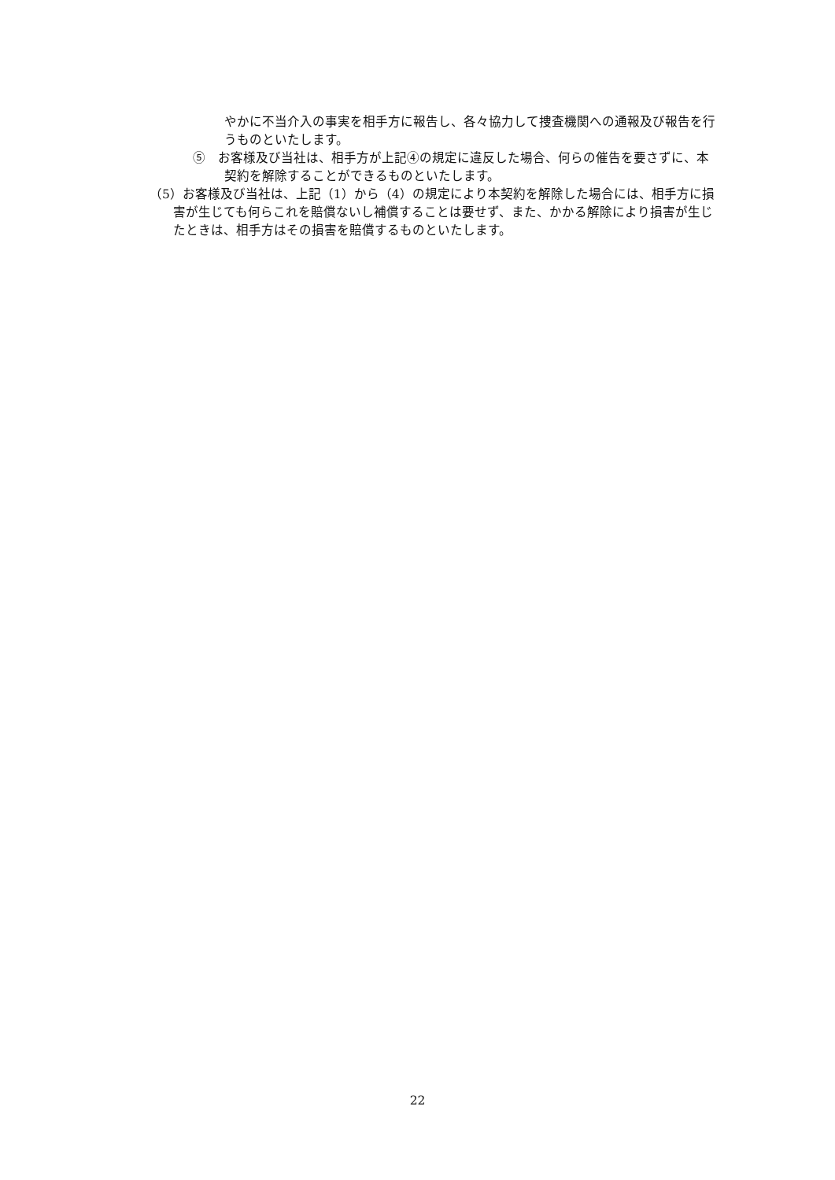やかに不当介入の事実を相手方に報告し、各々協力して捜査機関への通報及び報告を行うものといたします。
⑤　お客様及び当社は、相手方が上記④の規定に違反した場合、何らの催告を要さずに、本契約を解除することができるものといたします。
（5）お客様及び当社は、上記（1）から（4）の規定により本契約を解除した場合には、相手方に損害が生じても何らこれを賠償ないし補償することは要せず、また、かかる解除により損害が生じたときは、相手方はその損害を賠償するものといたします。
22